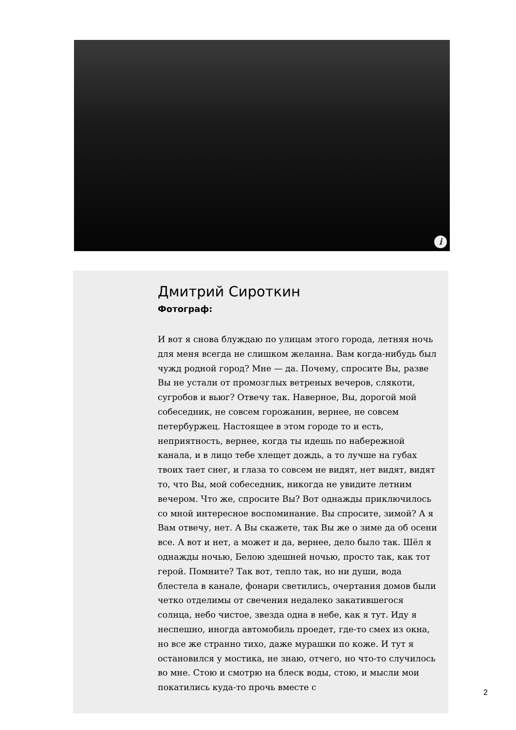i
Дмитрий Сироткин
Фотограф:
И вот я снова блуждаю по улицам этого города, летняя ночь для меня всегда не слишком желанна. Вам когда-нибудь был чужд родной город? Мне — да. Почему, спросите Вы, разве Вы не устали от промозглых ветреных вечеров, слякоти, сугробов и вьюг? Отвечу так. Наверное, Вы, дорогой мой собеседник, не совсем горожанин, вернее, не совсем петербуржец. Настоящее в этом городе то и есть, неприятность, вернее, когда ты идешь по набережной канала, и в лицо тебе хлещет дождь, а то лучше на губах твоих тает снег, и глаза то совсем не видят, нет видят, видят то, что Вы, мой собеседник, никогда не увидите летним вечером. Что же, спросите Вы? Вот однажды приключилось со мной интересное воспоминание. Вы спросите, зимой? А я Вам отвечу, нет. А Вы скажете, так Вы же о зиме да об осени все. А вот и нет, а может и да, вернее, дело было так. Шёл я однажды ночью, Белою здешней ночью, просто так, как тот герой. Помните? Так вот, тепло так, но ни души, вода блестела в канале, фонари светились, очертания домов были четко отделимы от свечения недалеко закатившегося солнца, небо чистое, звезда одна в небе, как я тут. Иду я неспешно, иногда автомобиль проедет, где-то смех из окна, но все же странно тихо, даже мурашки по коже. И тут я остановился у мостика, не знаю, отчего, но что-то случилось во мне. Стою и смотрю на блеск воды, стою, и мысли мои покатились куда-то прочь вместе с
2